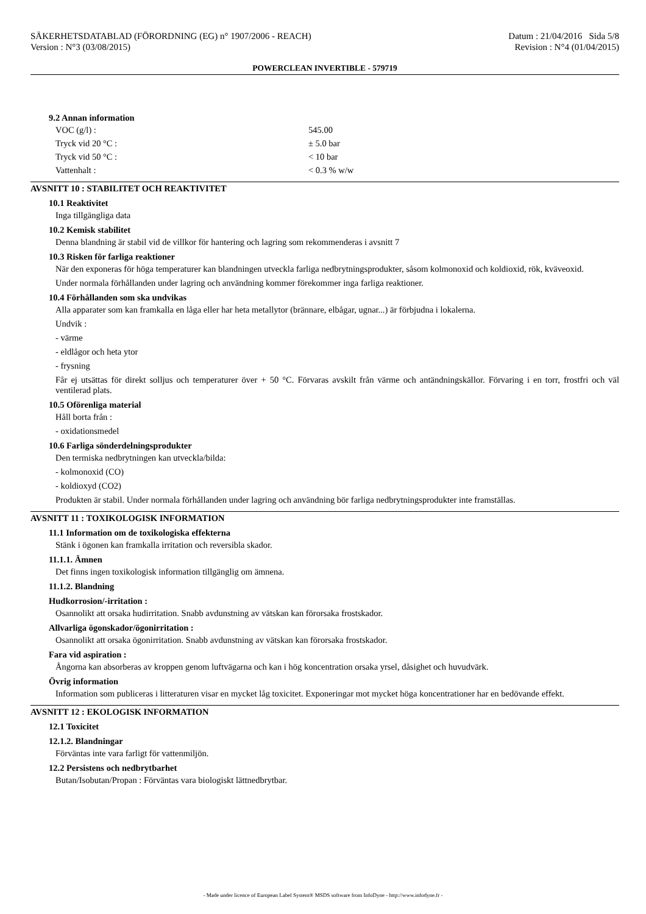SÄKERHETSDATABLAD (FÖRORDNING (EG) n° 1907/2006 - REACH)
Version : N°3 (03/08/2015)
Datum : 21/04/2016 Sida 5/8
Revision : N°4 (01/04/2015)
POWERCLEAN INVERTIBLE - 579719
9.2 Annan information
VOC (g/l) : 545.00
Tryck vid 20 °C : ± 5.0 bar
Tryck vid 50 °C : < 10 bar
Vattenhalt : < 0.3 % w/w
AVSNITT 10 : STABILITET OCH REAKTIVITET
10.1 Reaktivitet
Inga tillgängliga data
10.2 Kemisk stabilitet
Denna blandning är stabil vid de villkor för hantering och lagring som rekommenderas i avsnitt 7
10.3 Risken för farliga reaktioner
När den exponeras för höga temperaturer kan blandningen utveckla farliga nedbrytningsprodukter, såsom kolmonoxid och koldioxid, rök, kväveoxid.
Under normala förhållanden under lagring och användning kommer förekommer inga farliga reaktioner.
10.4 Förhållanden som ska undvikas
Alla apparater som kan framkalla en låga eller har heta metallytor (brännare, elbågar, ugnar...) är förbjudna i lokalerna.
Undvik :
- värme
- eldlågor och heta ytor
- frysning
Får ej utsättas för direkt solljus och temperaturer över + 50 °C. Förvaras avskilt från värme och antändningskällor. Förvaring i en torr, frostfri och väl ventilerad plats.
10.5 Oförenliga material
Håll borta från :
- oxidationsmedel
10.6 Farliga sönderdelningsprodukter
Den termiska nedbrytningen kan utveckla/bilda:
- kolmonoxid (CO)
- koldioxyd (CO2)
Produkten är stabil. Under normala förhållanden under lagring och användning bör farliga nedbrytningsprodukter inte framställas.
AVSNITT 11 : TOXIKOLOGISK INFORMATION
11.1 Information om de toxikologiska effekterna
Stänk i ögonen kan framkalla irritation och reversibla skador.
11.1.1. Ämnen
Det finns ingen toxikologisk information tillgänglig om ämnena.
11.1.2. Blandning
Hudkorrosion/-irritation :
Osannolikt att orsaka hudirritation. Snabb avdunstning av vätskan kan förorsaka frostskador.
Allvarliga ögonskador/ögonirritation :
Osannolikt att orsaka ögonirritation. Snabb avdunstning av vätskan kan förorsaka frostskador.
Fara vid aspiration :
Ångorna kan absorberas av kroppen genom luftvägarna och kan i hög koncentration orsaka yrsel, dåsighet och huvudvärk.
Övrig information
Information som publiceras i litteraturen visar en mycket låg toxicitet. Exponeringar mot mycket höga koncentrationer har en bedövande effekt.
AVSNITT 12 : EKOLOGISK INFORMATION
12.1 Toxicitet
12.1.2. Blandningar
Förväntas inte vara farligt för vattenmiljön.
12.2 Persistens och nedbrytbarhet
Butan/Isobutan/Propan : Förväntas vara biologiskt lättnedbrytbar.
- Made under licence of European Label System® MSDS software from InfoDyne - http://www.infodyne.fr -